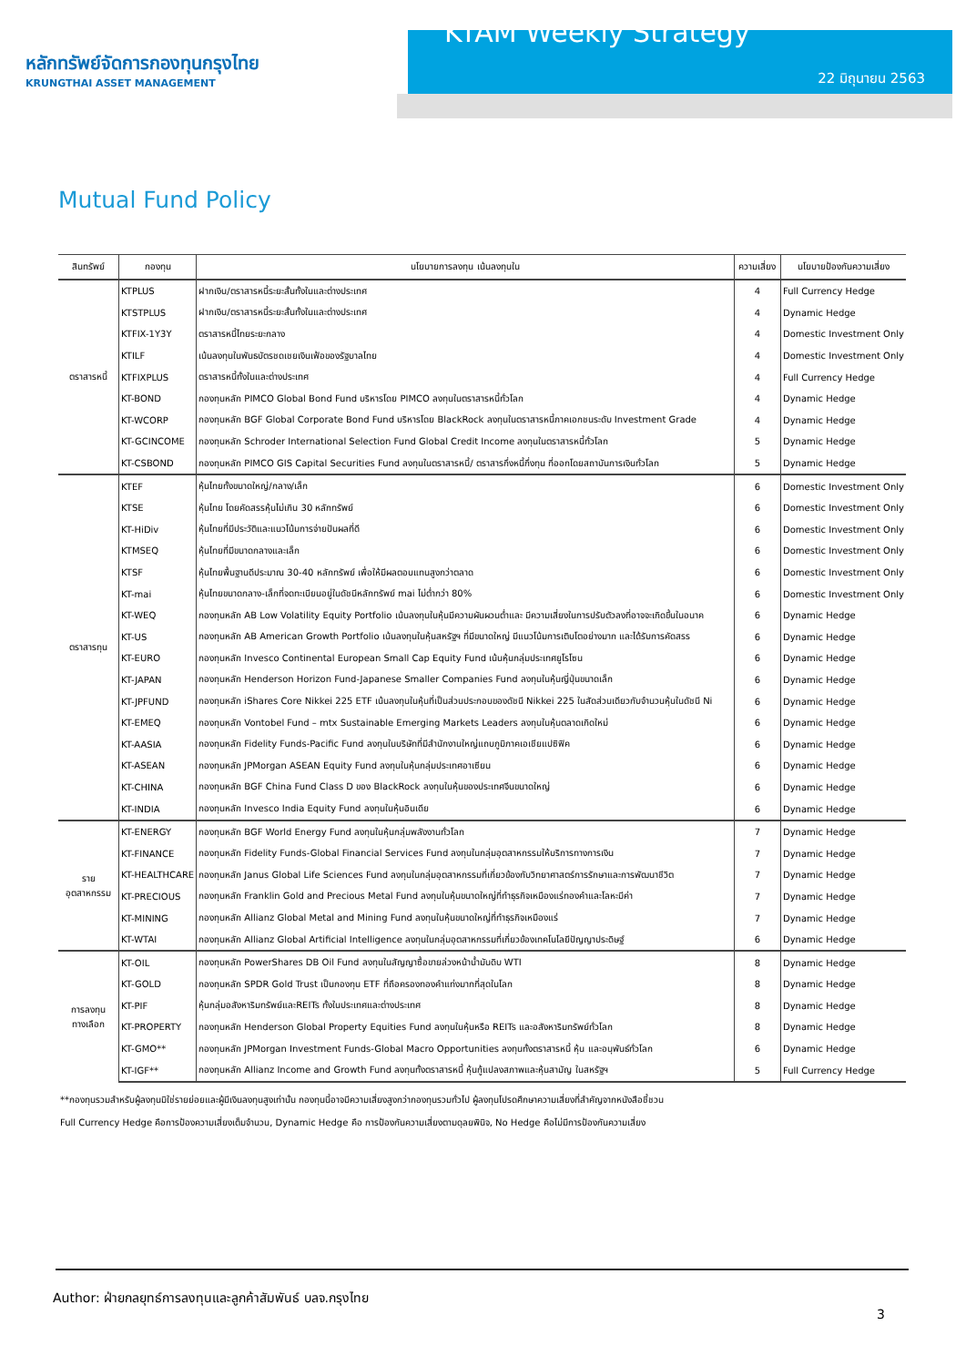หลักทรัพย์จัดการกองทุนกรุงไทย
KRUNGTHAI ASSET MANAGEMENT
KTAM Weekly Strategy
22 มิถุนายน 2563
Mutual Fund Policy
| สินทรัพย์ | กองทุน | นโยบายการลงทุน เน้นลงทุนใน | ความเสี่ยง | นโยบายป้องกันความเสี่ยง |
| --- | --- | --- | --- | --- |
| ตราสารหนี้ | KTPLUS | ฝากเงิน/ตราสารหนี้ระยะสั้นทั้งในและต่างประเทศ | 4 | Full Currency Hedge |
| | KTSTPLUS | ฝากเงิน/ตราสารหนี้ระยะสั้นทั้งในและต่างประเทศ | 4 | Dynamic Hedge |
| | KTFIX-1Y3Y | ตราสารหนี้ไทยระยะกลาง | 4 | Domestic Investment Only |
| | KTILF | เน้นลงทุนในพันธบัตรชดเชยเงินเฟ้อของรัฐบาลไทย | 4 | Domestic Investment Only |
| | KTFIXPLUS | ตราสารหนี้ทั้งในและต่างประเทศ | 4 | Full Currency Hedge |
| | KT-BOND | กองทุนหลัก PIMCO Global Bond Fund บริหารโดย PIMCO ลงทุนในตราสารหนี้ทั่วโลก | 4 | Dynamic Hedge |
| | KT-WCORP | กองทุนหลัก BGF Global Corporate Bond Fund บริหารโดย BlackRock ลงทุนในตราสารหนี้ภาคเอกชนระดับ Investment Grade | 4 | Dynamic Hedge |
| | KT-GCINCOME | กองทุนหลัก Schroder International Selection Fund Global Credit Income ลงทุนในตราสารหนี้ทั่วโลก | 5 | Dynamic Hedge |
| | KT-CSBOND | กองทุนหลัก PIMCO GIS Capital Securities Fund ลงทุนในตราสารหนี้/ ตราสารกึ่งหนี้กึ่งทุน ที่ออกโดยสถาบันการเงินทั่วโลก | 5 | Dynamic Hedge |
| ตราสารทุน | KTEF | หุ้นไทยทั้งขนาดใหญ่/กลาง/เล็ก | 6 | Domestic Investment Only |
| | KTSE | หุ้นไทย โดยคัดสรรหุ้นไม่เกิน 30 หลักทรัพย์ | 6 | Domestic Investment Only |
| | KT-HiDiv | หุ้นไทยที่มีประวัติและแนวโน้มการจ่ายปันผลที่ดี | 6 | Domestic Investment Only |
| | KTMSEQ | หุ้นไทยที่มีขนาดกลางและเล็ก | 6 | Domestic Investment Only |
| | KTSF | หุ้นไทยพื้นฐานดีประมาณ 30-40 หลักทรัพย์ เพื่อให้มีผลตอบแทนสูงกว่าตลาด | 6 | Domestic Investment Only |
| | KT-mai | หุ้นไทยขนาดกลาง-เล็กที่จดทะเบียนอยู่ในดัชนีหลักทรัพย์ mai ไม่ต่ำกว่า 80% | 6 | Domestic Investment Only |
| | KT-WEQ | กองทุนหลัก AB Low Volatility Equity Portfolio เน้นลงทุนในหุ้นมีความผันผวนต่ำและ มีความเสี่ยงในการปรับตัวลงที่อาจจะเกิดขึ้นในอนาค | 6 | Dynamic Hedge |
| | KT-US | กองทุนหลัก AB American Growth Portfolio เน้นลงทุนในหุ้นสหรัฐฯ ที่มีขนาดใหญ่ มีแนวโน้มการเติบโตอย่างมาก และได้รับการคัดสรร | 6 | Dynamic Hedge |
| | KT-EURO | กองทุนหลัก Invesco Continental European Small Cap Equity Fund เน้นหุ้นกลุ่มประเทศยูโรโซน | 6 | Dynamic Hedge |
| | KT-JAPAN | กองทุนหลัก Henderson Horizon Fund-Japanese Smaller Companies Fund ลงทุนในหุ้นญี่ปุ่นขนาดเล็ก | 6 | Dynamic Hedge |
| | KT-JPFUND | กองทุนหลัก iShares Core Nikkei 225 ETF เน้นลงทุนในหุ้นที่เป็นส่วนประกอบของดัชนี Nikkei 225 ในสัดส่วนเดียวกับจำนวนหุ้นในดัชนี Ni | 6 | Dynamic Hedge |
| | KT-EMEQ | กองทุนหลัก Vontobel Fund – mtx Sustainable Emerging Markets Leaders ลงทุนในหุ้นตลาดเกิดใหม่ | 6 | Dynamic Hedge |
| | KT-AASIA | กองทุนหลัก Fidelity Funds-Pacific Fund ลงทุนในบริษัทที่มีสำนักงานใหญ่แถบภูมิภาคเอเชียแปซิฟิค | 6 | Dynamic Hedge |
| | KT-ASEAN | กองทุนหลัก JPMorgan ASEAN Equity Fund ลงทุนในหุ้นกลุ่มประเทศอาเซียน | 6 | Dynamic Hedge |
| | KT-CHINA | กองทุนหลัก BGF China Fund Class D ของ BlackRock ลงทุนในหุ้นของประเทศจีนขนาดใหญ่ | 6 | Dynamic Hedge |
| | KT-INDIA | กองทุนหลัก Invesco India Equity Fund ลงทุนในหุ้นอินเดีย | 6 | Dynamic Hedge |
| ราย อุตสาหกรรม | KT-ENERGY | กองทุนหลัก BGF World Energy Fund ลงทุนในหุ้นกลุ่มพลังงานทั่วโลก | 7 | Dynamic Hedge |
| | KT-FINANCE | กองทุนหลัก Fidelity Funds-Global Financial Services Fund ลงทุนในกลุ่มอุตสาหกรรมให้บริการทางการเงิน | 7 | Dynamic Hedge |
| | KT-HEALTHCARE | กองทุนหลัก Janus Global Life Sciences Fund ลงทุนในกลุ่มอุตสาหกรรมที่เกี่ยวข้องกับวิทยาศาสตร์การรักษาและการพัฒนาชีวิต | 7 | Dynamic Hedge |
| | KT-PRECIOUS | กองทุนหลัก Franklin Gold and Precious Metal Fund ลงทุนในหุ้นขนาดใหญ่ที่ทำธุรกิจเหมืองแร่ทองคำและโลหะมีค่า | 7 | Dynamic Hedge |
| | KT-MINING | กองทุนหลัก Allianz Global Metal and Mining Fund ลงทุนในหุ้นขนาดใหญ่ที่ทำธุรกิจเหมืองแร่ | 7 | Dynamic Hedge |
| | KT-WTAI | กองทุนหลัก Allianz Global Artificial Intelligence ลงทุนในกลุ่มอุตสาหกรรมที่เกี่ยวข้องเทคโนโลยีปัญญาประดิษฐ์ | 6 | Dynamic Hedge |
| การลงทุน ทางเลือก | KT-OIL | กองทุนหลัก PowerShares DB Oil Fund ลงทุนในสัญญาซื้อขายล่วงหน้าน้ำมันดิบ WTI | 8 | Dynamic Hedge |
| | KT-GOLD | กองทุนหลัก SPDR Gold Trust เป็นกองทุน ETF ที่ถือครองทองคำแท่งมากที่สุดในโลก | 8 | Dynamic Hedge |
| | KT-PIF | หุ้นกลุ่มอสังหาริมทรัพย์และREITs ทั้งในประเทศและต่างประเทศ | 8 | Dynamic Hedge |
| | KT-PROPERTY | กองทุนหลัก Henderson Global Property Equities Fund ลงทุนในหุ้นหรือ REITs และอสังหาริมทรัพย์ทั่วโลก | 8 | Dynamic Hedge |
| | KT-GMO** | กองทุนหลัก JPMorgan Investment Funds-Global Macro Opportunities ลงทุนทั้งตราสารหนี้ หุ้น และอนุพันธ์ทั่วโลก | 6 | Dynamic Hedge |
| | KT-IGF** | กองทุนหลัก Allianz Income and Growth Fund ลงทุนทั้งตราสารหนี้ หุ้นกู้แปลงสภาพและหุ้นสามัญ ในสหรัฐฯ | 5 | Full Currency Hedge |
**กองทุนรวมสำหรับผู้ลงทุนมิใช่รายย่อยและผู้มีเงินลงทุนสูงเท่านั้น กองทุนนี้อาจมีความเสี่ยงสูงกว่ากองทุนรวมทั่วไป ผู้ลงทุนโปรดศึกษาความเสี่ยงที่สำคัญจากหนังสือชี้ชวน
Full Currency Hedge คือการป้องความเสี่ยงเต็มจำนวน, Dynamic Hedge คือ การป้องกันความเสี่ยงตามดุลยพินิจ, No Hedge คือไม่มีการป้องกันความเสี่ยง
Author: ฝ่ายกลยุทธ์การลงทุนและลูกค้าสัมพันธ์ บลจ.กรุงไทย
3